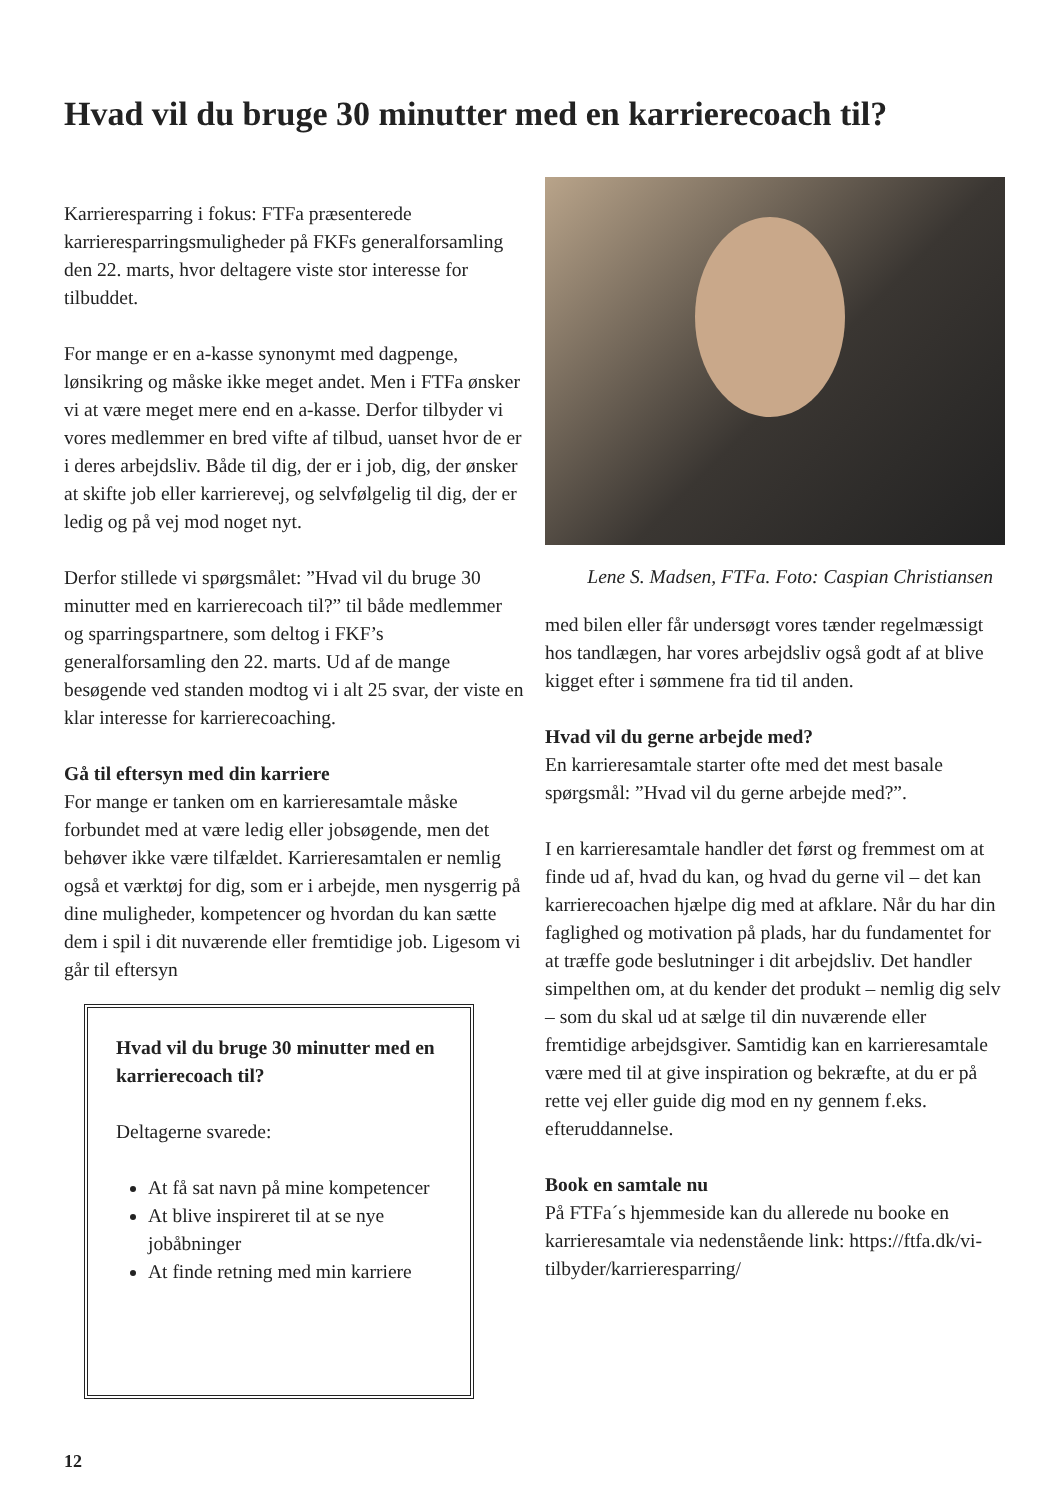Hvad vil du bruge 30 minutter med en karrierecoach til?
Karrieresparring i fokus: FTFa præsenterede karrieresparringsmuligheder på FKFs generalforsamling den 22. marts, hvor deltagere viste stor interesse for tilbuddet.
For mange er en a-kasse synonymt med dagpenge, lønsikring og måske ikke meget andet. Men i FTFa ønsker vi at være meget mere end en a-kasse. Derfor tilbyder vi vores medlemmer en bred vifte af tilbud, uanset hvor de er i deres arbejdsliv. Både til dig, der er i job, dig, der ønsker at skifte job eller karrierevej, og selvfølgelig til dig, der er ledig og på vej mod noget nyt.
Derfor stillede vi spørgsmålet: ”Hvad vil du bruge 30 minutter med en karrierecoach til?” til både medlemmer og sparringspartnere, som deltog i FKF’s generalforsamling den 22. marts. Ud af de mange besøgende ved standen modtog vi i alt 25 svar, der viste en klar interesse for karrierecoaching.
Gå til eftersyn med din karriere
For mange er tanken om en karrieresamtale måske forbundet med at være ledig eller jobsøgende, men det behøver ikke være tilfældet. Karrieresamtalen er nemlig også et værktøj for dig, som er i arbejde, men nysgerrig på dine muligheder, kompetencer og hvordan du kan sætte dem i spil i dit nuværende eller fremtidige job. Ligesom vi går til eftersyn
Hvad vil du bruge 30 minutter med en karrierecoach til?
Deltagerne svarede:
At få sat navn på mine kompetencer
At blive inspireret til at se nye jobåbninger
At finde retning med min karriere
Lene S. Madsen, FTFa. Foto: Caspian Christiansen
med bilen eller får undersøgt vores tænder regelmæssigt hos tandlægen, har vores arbejdsliv også godt af at blive kigget efter i sømmene fra tid til anden.
Hvad vil du gerne arbejde med?
En karrieresamtale starter ofte med det mest basale spørgsmål: ”Hvad vil du gerne arbejde med?”.
I en karrieresamtale handler det først og fremmest om at finde ud af, hvad du kan, og hvad du gerne vil – det kan karrierecoachen hjælpe dig med at afklare. Når du har din faglighed og motivation på plads, har du fundamentet for at træffe gode beslutninger i dit arbejdsliv. Det handler simpelthen om, at du kender det produkt – nemlig dig selv – som du skal ud at sælge til din nuværende eller fremtidige arbejdsgiver. Samtidig kan en karrieresamtale være med til at give inspiration og bekræfte, at du er på rette vej eller guide dig mod en ny gennem f.eks. efteruddannelse.
Book en samtale nu
På FTFa´s hjemmeside kan du allerede nu booke en karrieresamtale via nedenstående link: https://ftfa.dk/vi-tilbyder/karrieresparring/
12